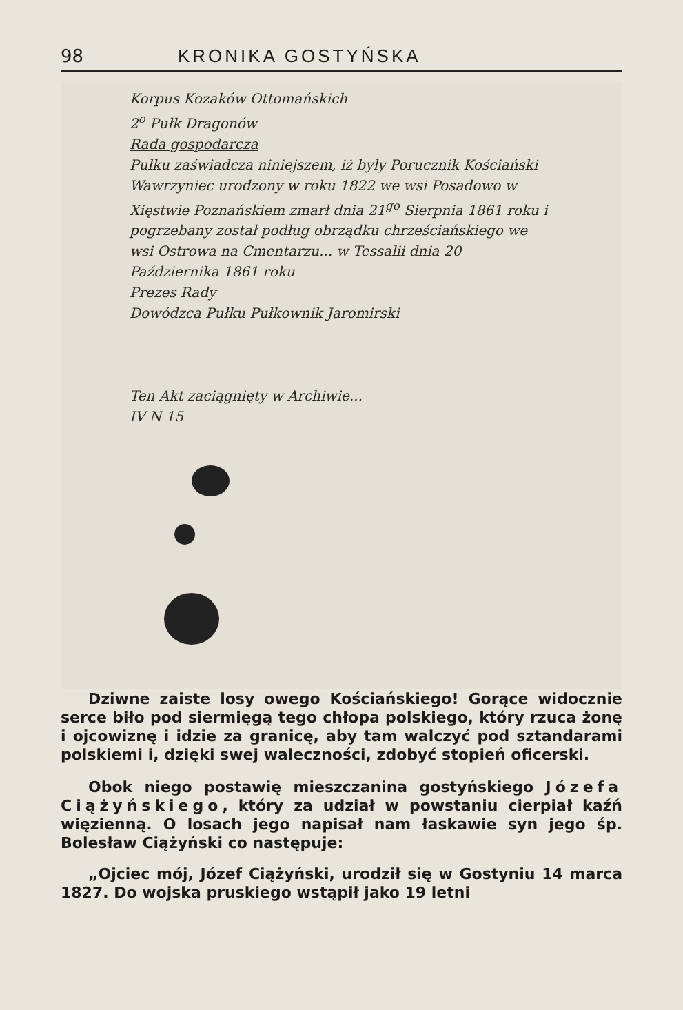98 KRONIKA GOSTYŃSKA
Korpus Kozaków Ottomańskich
2<sup>o</sup> Pułk Dragonów
Rada gospodarcza
Pułku zaświadcza niniejszem, iż były Porucznik Kościański Wawrzyniec urodzony w roku 1822 we wsi Posadowo w Xięstwie Poznańskiem zmarł dnia 21<sup>go</sup> Sierpnia 1861 roku i pogrzebany został podług obrządku chrześciańskiego we wsi Ostrowa na Cmentarzu... w Tessalii dnia 20 Października 1861 roku
Prezes Rady
Dowódzca Pułku Pułkownik Jaromirski
Ten Akt zaciągnięty w Archiwie...
IV N 15
Dziwne zaiste losy owego Kościańskiego! Gorące widocznie serce biło pod siermięgą tego chłopa polskiego, który rzuca żonę i ojcowiznę i idzie za granicę, aby tam walczyć pod sztandarami polskiemi i, dzięki swej waleczności, zdobyć stopień oficerski.
Obok niego postawię mieszczanina gostyńskiego Józefa Ciążyńskiego, który za udział w powstaniu cierpiał kaźń więzienną. O losach jego napisał nam łaskawie syn jego śp. Bolesław Ciążyński co następuje:
„Ojciec mój, Józef Ciążyński, urodził się w Gostyniu 14 marca 1827. Do wojska pruskiego wstąpił jako 19 letni